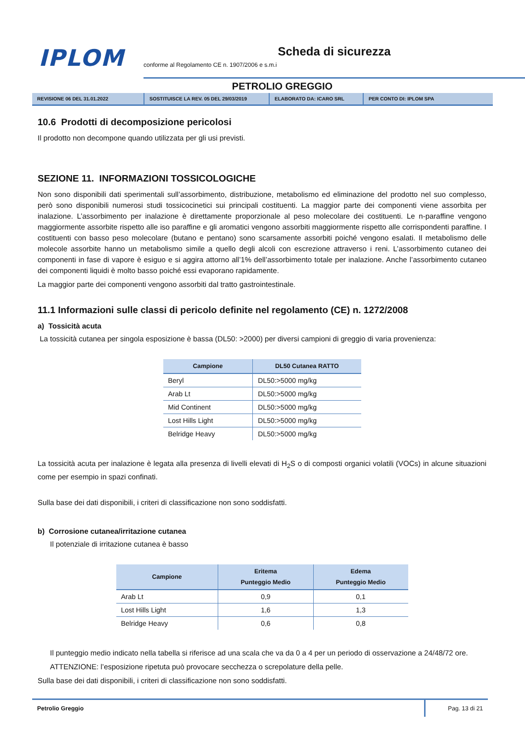IPLOM
Scheda di sicurezza
conforme al Regolamento CE n. 1907/2006 e s.m.i
PETROLIO GREGGIO
REVISIONE 06 DEL 31.01.2022 SOSTITUISCE LA REV. 05 DEL 29/03/2019 ELABORATO DA: ICARO SRL PER CONTO DI: IPLOM SPA
10.6 Prodotti di decomposizione pericolosi
Il prodotto non decompone quando utilizzata per gli usi previsti.
SEZIONE 11. INFORMAZIONI TOSSICOLOGICHE
Non sono disponibili dati sperimentali sull’assorbimento, distribuzione, metabolismo ed eliminazione del prodotto nel suo complesso, però sono disponibili numerosi studi tossicocinetici sui principali costituenti. La maggior parte dei componenti viene assorbita per inalazione. L’assorbimento per inalazione è direttamente proporzionale al peso molecolare dei costituenti. Le n-paraffine vengono maggiormente assorbite rispetto alle iso paraffine e gli aromatici vengono assorbiti maggiormente rispetto alle corrispondenti paraffine. I costituenti con basso peso molecolare (butano e pentano) sono scarsamente assorbiti poiché vengono esalati. Il metabolismo delle molecole assorbite hanno un metabolismo simile a quello degli alcoli con escrezione attraverso i reni. L’assorbimento cutaneo dei componenti in fase di vapore è esiguo e si aggira attorno all’1% dell’assorbimento totale per inalazione. Anche l’assorbimento cutaneo dei componenti liquidi è molto basso poiché essi evaporano rapidamente.
La maggior parte dei componenti vengono assorbiti dal tratto gastrointestinale.
11.1 Informazioni sulle classi di pericolo definite nel regolamento (CE) n. 1272/2008
a) Tossicità acuta
La tossicità cutanea per singola esposizione è bassa (DL50: >2000) per diversi campioni di greggio di varia provenienza:
| Campione | DL50 Cutanea RATTO |
| --- | --- |
| Beryl | DL50:>5000 mg/kg |
| Arab Lt | DL50:>5000 mg/kg |
| Mid Continent | DL50:>5000 mg/kg |
| Lost Hills Light | DL50:>5000 mg/kg |
| Belridge Heavy | DL50:>5000 mg/kg |
La tossicità acuta per inalazione è legata alla presenza di livelli elevati di H<sub>2</sub>S o di composti organici volatili (VOCs) in alcune situazioni come per esempio in spazi confinati.
Sulla base dei dati disponibili, i criteri di classificazione non sono soddisfatti.
b) Corrosione cutanea/irritazione cutanea
Il potenziale di irritazione cutanea è basso
| Campione | Eritema Punteggio Medio | Edema Punteggio Medio |
| --- | --- | --- |
| Arab Lt | 0,9 | 0,1 |
| Lost Hills Light | 1,6 | 1,3 |
| Belridge Heavy | 0,6 | 0,8 |
Il punteggio medio indicato nella tabella si riferisce ad una scala che va da 0 a 4 per un periodo di osservazione a 24/48/72 ore.
ATTENZIONE: l’esposizione ripetuta può provocare secchezza o screpolature della pelle.
Sulla base dei dati disponibili, i criteri di classificazione non sono soddisfatti.
Petrolio Greggio Pag. 13 di 21